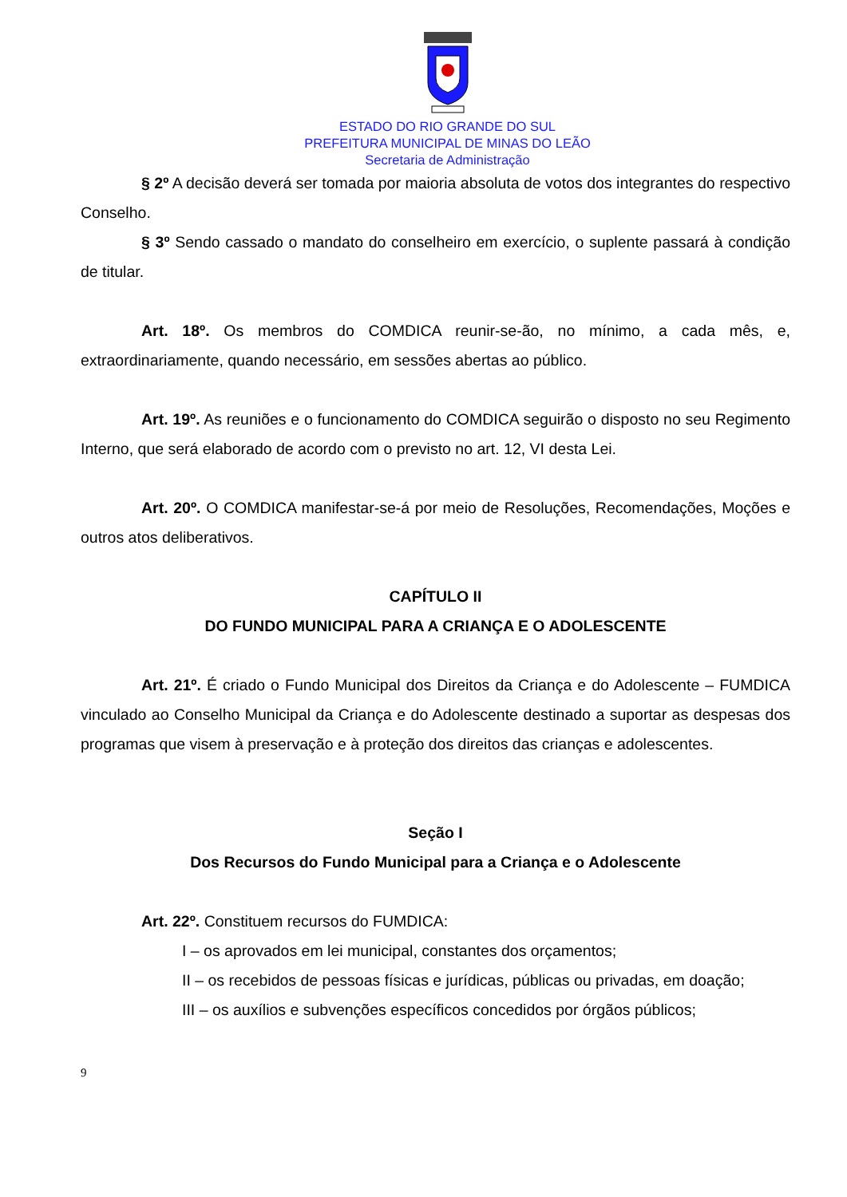ESTADO DO RIO GRANDE DO SUL
PREFEITURA MUNICIPAL DE MINAS DO LEÃO
Secretaria de Administração
§ 2º A decisão deverá ser tomada por maioria absoluta de votos dos integrantes do respectivo Conselho.
§ 3º Sendo cassado o mandato do conselheiro em exercício, o suplente passará à condição de titular.
Art. 18º. Os membros do COMDICA reunir-se-ão, no mínimo, a cada mês, e, extraordinariamente, quando necessário, em sessões abertas ao público.
Art. 19º. As reuniões e o funcionamento do COMDICA seguirão o disposto no seu Regimento Interno, que será elaborado de acordo com o previsto no art. 12, VI desta Lei.
Art. 20º. O COMDICA manifestar-se-á por meio de Resoluções, Recomendações, Moções e outros atos deliberativos.
CAPÍTULO II
DO FUNDO MUNICIPAL PARA A CRIANÇA E O ADOLESCENTE
Art. 21º. É criado o Fundo Municipal dos Direitos da Criança e do Adolescente – FUMDICA vinculado ao Conselho Municipal da Criança e do Adolescente destinado a suportar as despesas dos programas que visem à preservação e à proteção dos direitos das crianças e adolescentes.
Seção I
Dos Recursos do Fundo Municipal para a Criança e o Adolescente
Art. 22º. Constituem recursos do FUMDICA:
I – os aprovados em lei municipal, constantes dos orçamentos;
II – os recebidos de pessoas físicas e jurídicas, públicas ou privadas, em doação;
III – os auxílios e subvenções específicos concedidos por órgãos públicos;
9